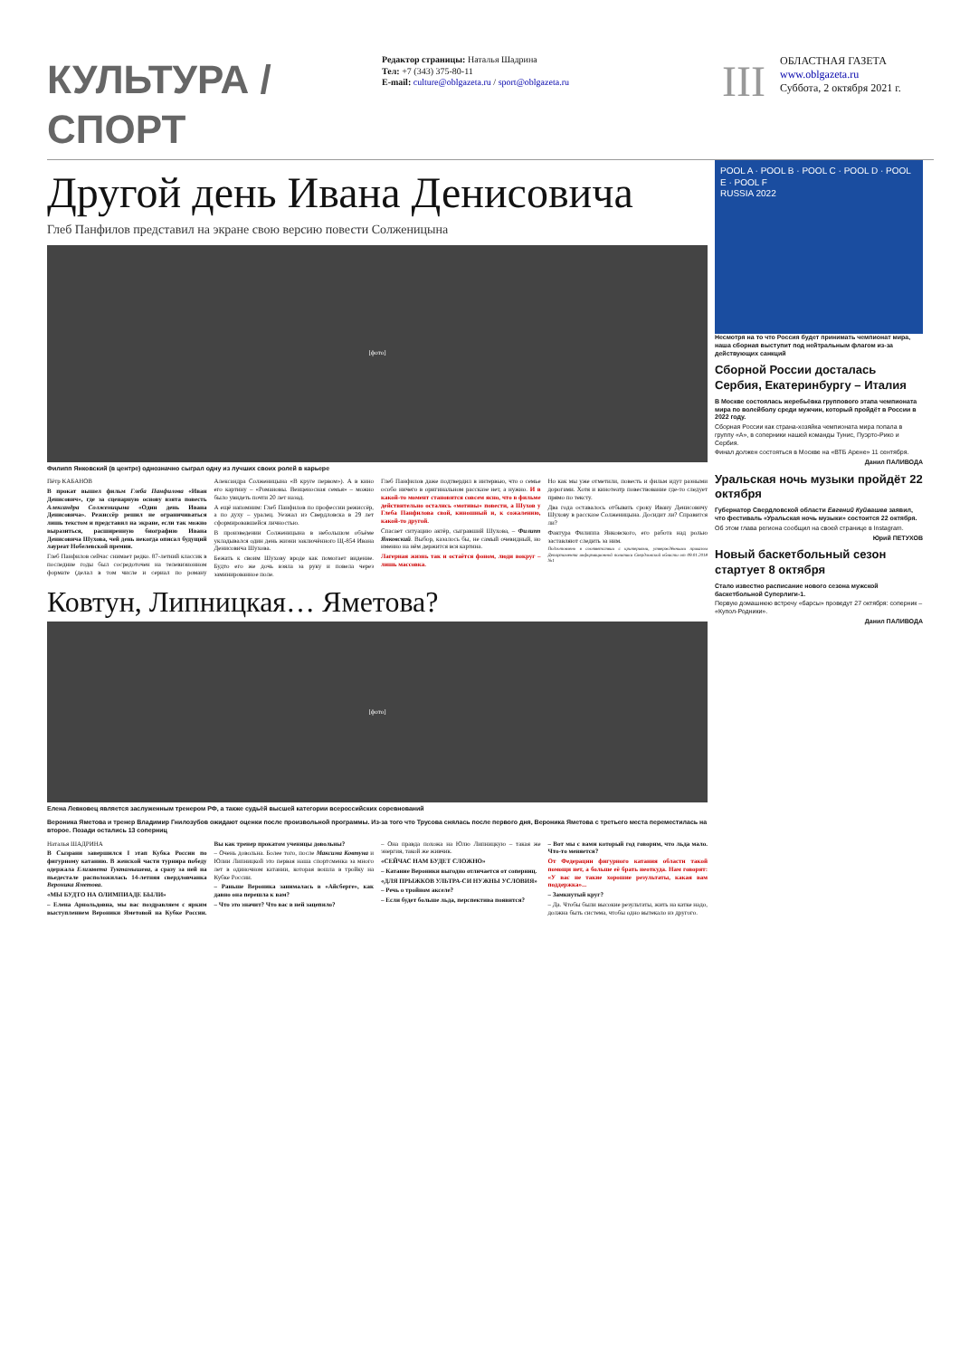КУЛЬТУРА / СПОРТ
Редактор страницы: Наталья Шадрина
Тел: +7 (343) 375-80-11
E-mail: culture@oblgazeta.ru / sport@oblgazeta.ru
III
ОБЛАСТНАЯ ГАЗЕТА
www.oblgazeta.ru
Суббота, 2 октября 2021 г.
Другой день Ивана Денисовича
Глеб Панфилов представил на экране свою версию повести Солженицына
[фото]
Филипп Янковский (в центре) однозначно сыграл одну из лучших своих ролей в карьере
Пётр КАБАНОВ
В прокат вышел фильм Глеба Панфилова «Иван Денисович», где за сценарную основу взята повесть Александра Солженицына «Один день Ивана Денисовича». Режиссёр решил не ограничиваться лишь текстом и представил на экране, если так можно выразиться, расширенную биографию Ивана Денисовича Шухова, чей день некогда описал будущий лауреат Нобелевской премии.
Глеб Панфилов сейчас снимает редко. 87-летний классик в последние годы был сосредоточен на телевизионном формате (делал в том числе и сериал по роману Александра Солженицына «В круге первом»). А в кино его картину – «Романовы. Венценосная семья» – можно было увидеть почти 20 лет назад.
А ещё напомним: Глеб Панфилов по профессии режиссёр, а по духу – уралец. Уезжал из Свердловска в 29 лет сформировавшейся личностью.
В произведении Солженицына в небольшом объёме укладывался один день жизни заключённого Щ-854 Ивана Денисовича Шухова.
Бежать к своим Шухову вроде как помогает видение. Будто его же дочь взяла за руку и повела через заминированное поле.
Глеб Панфилов даже подтвердил в интервью, что о семье особо ничего в оригинальном рассказе нет, а нужно. И в какой-то момент становится совсем ясно, что в фильме действительно остались «мотивы» повести, а Шухов у Глеба Панфилова свой, киношный и, к сожалению, какой-то другой.
Спасает ситуацию актёр, сыгравший Шухова, – Филипп Янковский. Выбор, казалось бы, не самый очевидный, но именно на нём держится вся картина.
Лагерная жизнь так и остаётся фоном, люди вокруг – лишь массовка.
Но как мы уже отметили, повесть и фильм идут разными дорогами. Хотя и кинотеатр повествование где-то следует прямо по тексту.
Два года оставалось отбывать сроку Ивану Денисовичу Шухову в рассказе Солженицына. Досидит ли? Справится ли?
Фактура Филиппа Янковского, его работа над ролью заставляют следить за ним.
Подготовлено в соответствии с критериями, утверждёнными приказом Департамента информационной политики Свердловской области от 09.01.2018 №1
Ковтун, Липницкая… Яметова?
[фото]
Елена Левковец является заслуженным тренером РФ, а также судьёй высшей категории всероссийских соревнований
Вероника Яметова и тренер Владимир Гнилозубов ожидают оценки после произвольной программы. Из-за того что Трусова снялась после первого дня, Вероника Яметова с третьего места переместилась на второе. Позади остались 13 соперниц
Наталья ШАДРИНА
В Сызрани завершился I этап Кубка России по фигурному катанию. В женской части турнира победу одержала Елизавета Туктамышева, а сразу за ней на пьедестале расположилась 14-летняя свердловчанка Вероника Яметова.
«МЫ БУДТО НА ОЛИМПИАДЕ БЫЛИ»
– Елена Арнольдовна, мы вас поздравляем с ярким выступлением Вероники Яметовой на Кубке России. Вы как тренер прокатом ученицы довольны?
– Очень довольна. Более того, после Максима Ковтуна и Юлии Липницкой это первая наша спортсменка за много лет в одиночном катании, которая вошла в тройку на Кубке России.
– Раньше Вероника занималась в «Айсберге», как давно она перешла к вам?
– Что это значит? Что вас в ней зацепило?
– Она правда похожа на Юлю Липницкую – такая же энергия, такой же живчик.
«СЕЙЧАС НАМ БУДЕТ СЛОЖНО»
– Катание Вероники выгодно отличается от соперниц.
«ДЛЯ ПРЫЖКОВ УЛЬТРА-СИ НУЖНЫ УСЛОВИЯ»
– Речь о тройном акселе?
– Если будет больше льда, перспектива появится?
– Вот мы с вами который год говорим, что льда мало. Что-то меняется?
От Федерации фигурного катания области такой помощи нет, а больше её брать неоткуда. Нам говорят: «У вас не такие хорошие результаты, какая вам поддержка»...
– Замкнутый круг?
– Да. Чтобы были высокие результаты, жить на катке надо, должна быть система, чтобы одно вытекало из другого.
POOL A · POOL B · POOL C · POOL D · POOL E · POOL F
RUSSIA 2022
Несмотря на то что Россия будет принимать чемпионат мира, наша сборная выступит под нейтральным флагом из-за действующих санкций
Сборной России досталась Сербия, Екатеринбургу – Италия
В Москве состоялась жеребьёвка группового этапа чемпионата мира по волейболу среди мужчин, который пройдёт в России в 2022 году.
Сборная России как страна-хозяйка чемпионата мира попала в группу «А», в соперники нашей команды Тунис, Пуэрто-Рико и Сербия.
Финал должен состояться в Москве на «ВТБ Арене» 11 сентября.
Данил ПАЛИВОДА
Уральская ночь музыки пройдёт 22 октября
Губернатор Свердловской области Евгений Куйвашев заявил, что фестиваль «Уральская ночь музыки» состоится 22 октября.
Об этом глава региона сообщил на своей странице в Instagram.
Юрий ПЕТУХОВ
Новый баскетбольный сезон стартует 8 октября
Стало известно расписание нового сезона мужской баскетбольной Суперлиги-1.
Первую домашнюю встречу «барсы» проведут 27 октября: соперник – «Купол-Родники».
Данил ПАЛИВОДА